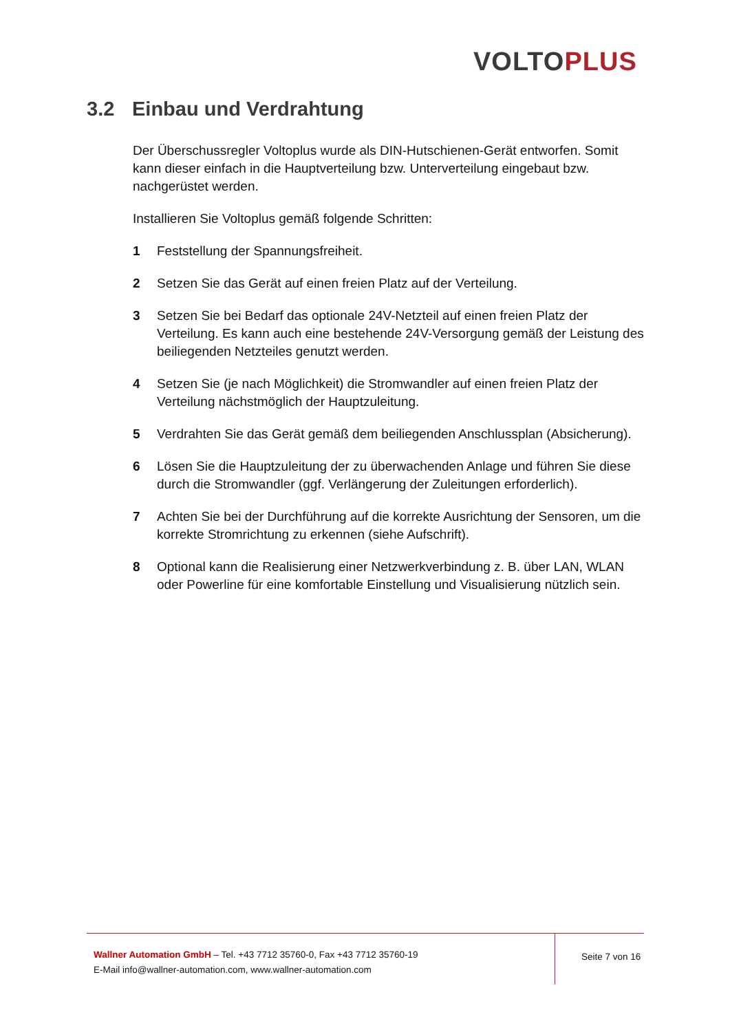VOLTO PLUS
3.2 Einbau und Verdrahtung
Der Überschussregler Voltoplus wurde als DIN-Hutschienen-Gerät entworfen. Somit kann dieser einfach in die Hauptverteilung bzw. Unterverteilung eingebaut bzw. nachgerüstet werden.
Installieren Sie Voltoplus gemäß folgende Schritten:
1 Feststellung der Spannungsfreiheit.
2 Setzen Sie das Gerät auf einen freien Platz auf der Verteilung.
3 Setzen Sie bei Bedarf das optionale 24V-Netzteil auf einen freien Platz der Verteilung. Es kann auch eine bestehende 24V-Versorgung gemäß der Leistung des beiliegenden Netzteiles genutzt werden.
4 Setzen Sie (je nach Möglichkeit) die Stromwandler auf einen freien Platz der Verteilung nächstmöglich der Hauptzuleitung.
5 Verdrahten Sie das Gerät gemäß dem beiliegenden Anschlussplan (Absicherung).
6 Lösen Sie die Hauptzuleitung der zu überwachenden Anlage und führen Sie diese durch die Stromwandler (ggf. Verlängerung der Zuleitungen erforderlich).
7 Achten Sie bei der Durchführung auf die korrekte Ausrichtung der Sensoren, um die korrekte Stromrichtung zu erkennen (siehe Aufschrift).
8 Optional kann die Realisierung einer Netzwerkverbindung z. B. über LAN, WLAN oder Powerline für eine komfortable Einstellung und Visualisierung nützlich sein.
Wallner Automation GmbH – Tel. +43 7712 35760-0, Fax +43 7712 35760-19
E-Mail info@wallner-automation.com, www.wallner-automation.com
Seite 7 von 16